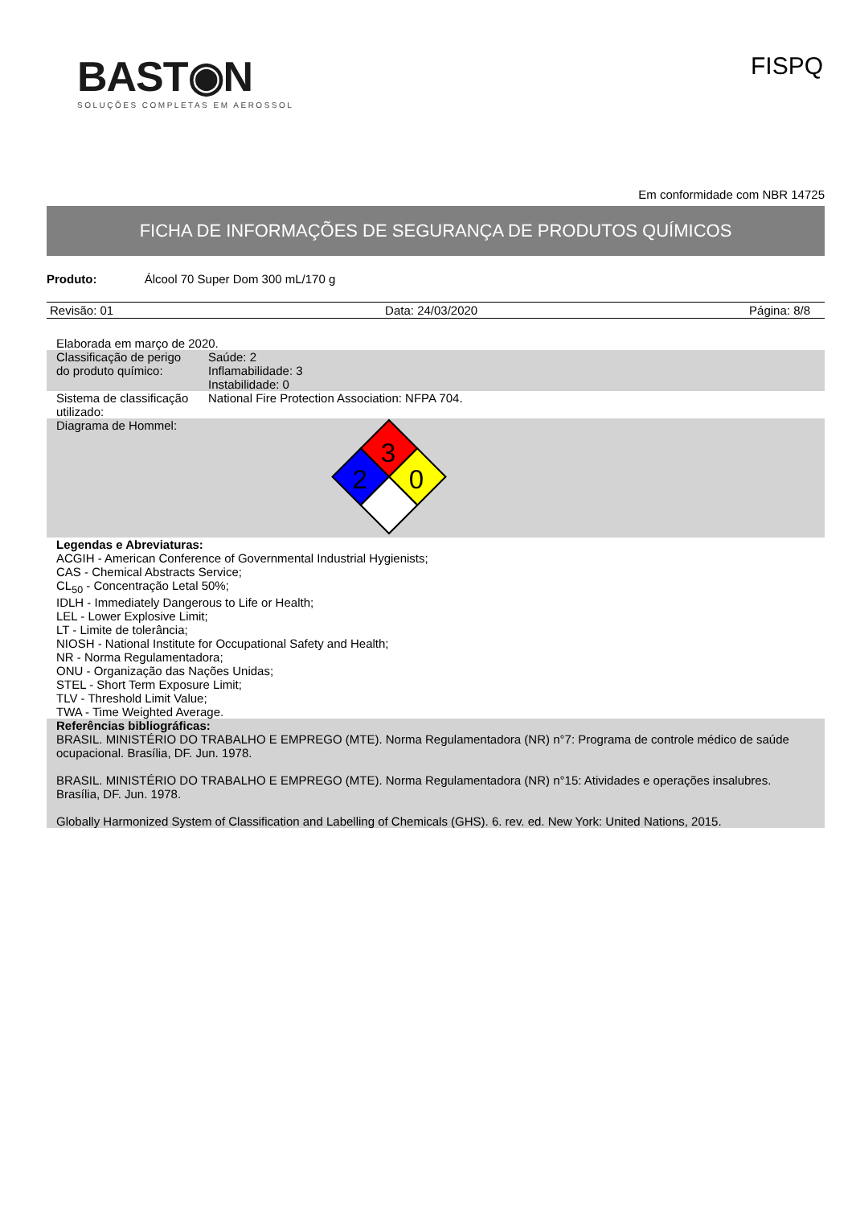BAST◉N
SOLUÇÕES COMPLETAS EM AEROSSOL
FISPQ
Em conformidade com NBR 14725
FICHA DE INFORMAÇÕES DE SEGURANÇA DE PRODUTOS QUÍMICOS
Produto: Álcool 70 Super Dom 300 mL/170 g
Revisão: 01 Data: 24/03/2020 Página: 8/8
| Elaborada em março de 2020. | |
| Classificação de perigo do produto químico: | Saúde: 2 Inflamabilidade: 3 Instabilidade: 0 |
| Sistema de classificação utilizado: | National Fire Protection Association: NFPA 704. |
| Diagrama de Hommel: | 3 2 0 |
| Legendas e Abreviaturas: ACGIH - American Conference of Governmental Industrial Hygienists; CAS - Chemical Abstracts Service; CL<sub>50</sub> - Concentração Letal 50%; IDLH - Immediately Dangerous to Life or Health; LEL - Lower Explosive Limit; LT - Limite de tolerância; NIOSH - National Institute for Occupational Safety and Health; NR - Norma Regulamentadora; ONU - Organização das Nações Unidas; STEL - Short Term Exposure Limit; TLV - Threshold Limit Value; TWA - Time Weighted Average. | |
| Referências bibliográficas: BRASIL. MINISTÉRIO DO TRABALHO E EMPREGO (MTE). Norma Regulamentadora (NR) n°7: Programa de controle médico de saúde ocupacional. Brasília, DF. Jun. 1978. BRASIL. MINISTÉRIO DO TRABALHO E EMPREGO (MTE). Norma Regulamentadora (NR) n°15: Atividades e operações insalubres. Brasília, DF. Jun. 1978. Globally Harmonized System of Classification and Labelling of Chemicals (GHS). 6. rev. ed. New York: United Nations, 2015. | |